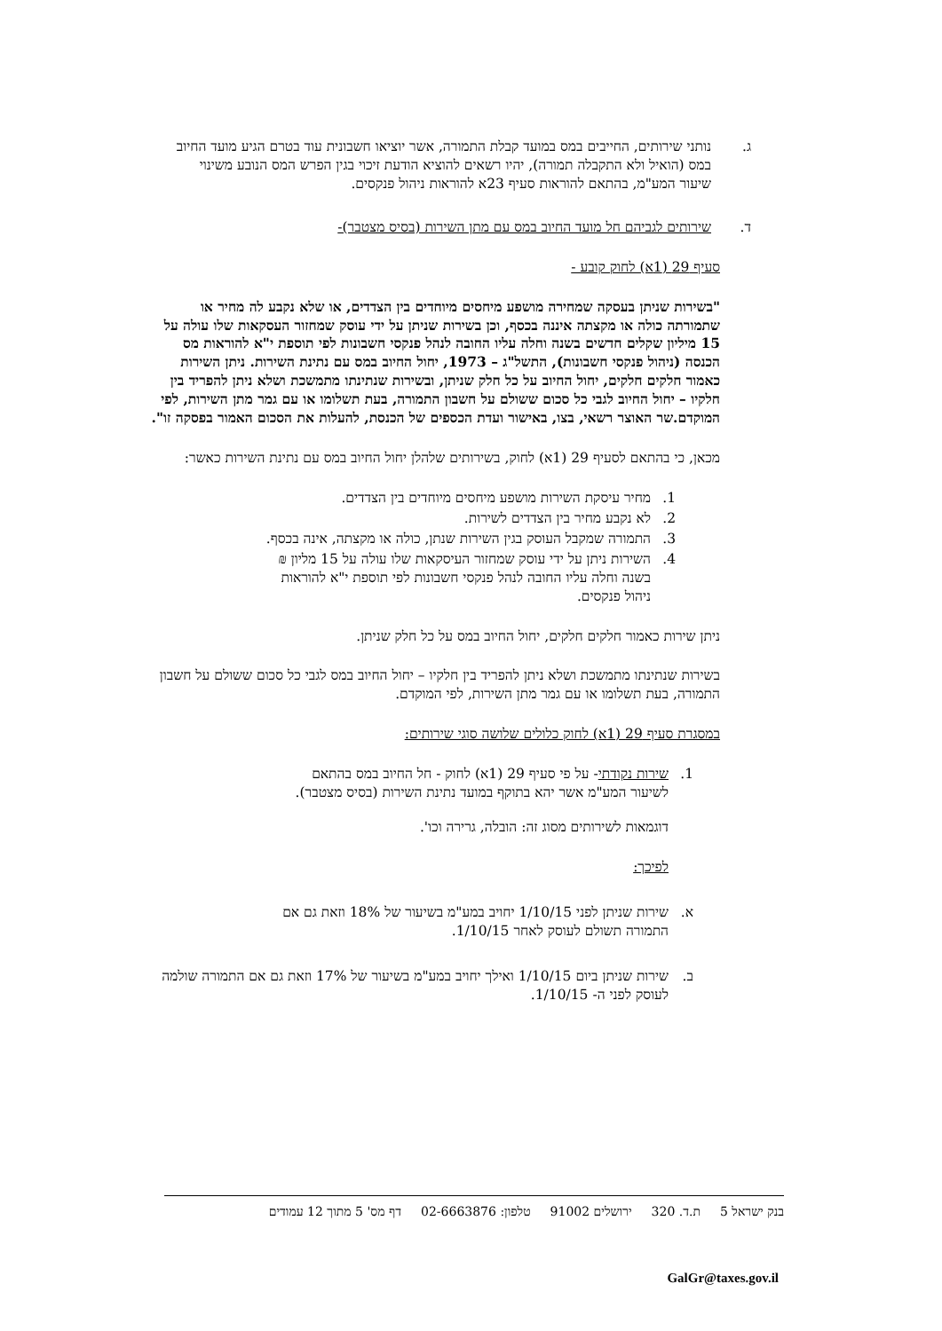ג. נותני שירותים, החייבים במס במועד קבלת התמורה, אשר יוציאו חשבונית עוד בטרם הגיע מועד החיוב במס (הואיל ולא התקבלה תמורה), יהיו רשאים להוציא הודעת זיכוי בגין הפרש המס הנובע משינוי שיעור המע"מ, בהתאם להוראות סעיף 23א להוראות ניהול פנקסים.
ד. שירותים לגביהם חל מועד החיוב במס עם מתן השירות (בסיס מצטבר)-
סעיף 29 (1א) לחוק קובע -
"בשירות שניתן בעסקה שמחירה מושפע מיחסים מיוחדים בין הצדדים, או שלא נקבע לה מחיר או שתמורתה כולה או מקצתה איננה בכסף, וכן בשירות שניתן על ידי עוסק שמחזור העסקאות שלו עולה על 15 מיליון שקלים חדשים בשנה וחלה עליו החובה לנהל פנקסי חשבונות לפי תוספת י"א להוראות מס הכנסה (ניהול פנקסי חשבונות), התשל"ג – 1973, יחול החיוב במס עם נתינת השירות. ניתן השירות כאמור חלקים חלקים, יחול החיוב על כל חלק שניתן, ובשירות שנתינתו מתמשכת ושלא ניתן להפריד בין חלקיו – יחול החיוב לגבי כל סכום ששולם על חשבון התמורה, בעת תשלומו או עם גמר מתן השירות, לפי המוקדם.שר האוצר רשאי, בצו, באישור ועדת הכספים של הכנסת, להעלות את הסכום האמור בפסקה זו".
מכאן, כי בהתאם לסעיף 29 (1א) לחוק, בשירותים שלהלן יחול החיוב במס עם נתינת השירות כאשר:
1. מחיר עיסקת השירות מושפע מיחסים מיוחדים בין הצדדים.
2. לא נקבע מחיר בין הצדדים לשירות.
3. התמורה שמקבל העוסק בגין השירות שנתן, כולה או מקצתה, אינה בכסף.
4. השירות ניתן על ידי עוסק שמחזור העיסקאות שלו עולה על 15 מליון ₪ בשנה וחלה עליו החובה לנהל פנקסי חשבונות לפי תוספת י"א להוראות ניהול פנקסים.
ניתן שירות כאמור חלקים חלקים, יחול החיוב במס על כל חלק שניתן.
בשירות שנתינתו מתמשכת ושלא ניתן להפריד בין חלקיו – יחול החיוב במס לגבי כל סכום ששולם על חשבון התמורה, בעת תשלומו או עם גמר מתן השירות, לפי המוקדם.
במסגרת סעיף 29 (1א) לחוק כלולים שלושה סוגי שירותים:
1. שירות נקודתי- על פי סעיף 29 (1א) לחוק - חל החיוב במס בהתאם לשיעור המע"מ אשר יהא בתוקף במועד נתינת השירות (בסיס מצטבר).
דוגמאות לשירותים מסוג זה: הובלה, גרירה וכו'.
לפיכך:
א. שירות שניתן לפני 1/10/15 יחויב במע"מ בשיעור של 18% וזאת גם אם התמורה תשולם לעוסק לאחר 1/10/15.
ב. שירות שניתן ביום 1/10/15 ואילך יחויב במע"מ בשיעור של 17% וזאת גם אם התמורה שולמה לעוסק לפני ה- 1/10/15.
בנק ישראל 5 ת.ד. 320 ירושלים 91002 טלפון: 02-6663876 דף מס' 5 מתוך 12 עמודים
GalGr@taxes.gov.il